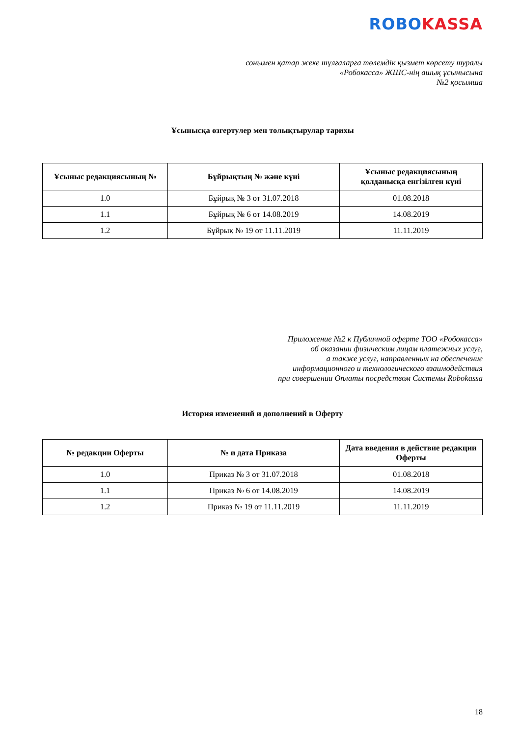ROBO KASSA
сонымен қатар жеке тұлғаларға төлемдік қызмет көрсету туралы
«Робокасса» ЖШС-нің ашық ұсынысына
№2 қосымша
Ұсынысқа өзгертулер мен толықтырулар тарихы
| Ұсыныс редакциясының № | Бұйрықтың № және күні | Ұсыныс редакциясының қолданысқа енгізілген күні |
| --- | --- | --- |
| 1.0 | Бұйрық № 3 от 31.07.2018 | 01.08.2018 |
| 1.1 | Бұйрық № 6 от 14.08.2019 | 14.08.2019 |
| 1.2 | Бұйрық № 19 от 11.11.2019 | 11.11.2019 |
Приложение №2 к Публичной оферте ТОО «Робокасса»
об оказании физическим лицам платежных услуг,
а также услуг, направленных на обеспечение
информационного и технологического взаимодействия
при совершении Оплаты посредством Системы Robokassa
История изменений и дополнений в Оферту
| № редакции Оферты | № и дата Приказа | Дата введения в действие редакции Оферты |
| --- | --- | --- |
| 1.0 | Приказ № 3 от 31.07.2018 | 01.08.2018 |
| 1.1 | Приказ № 6 от 14.08.2019 | 14.08.2019 |
| 1.2 | Приказ № 19 от 11.11.2019 | 11.11.2019 |
18